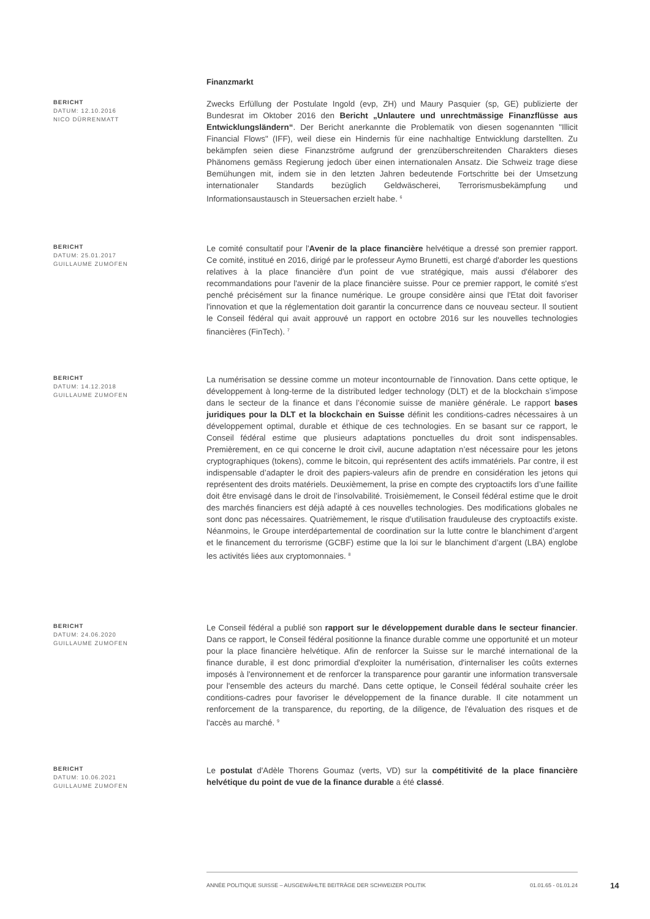Finanzmarkt
BERICHT
DATUM: 12.10.2016
NICO DÜRRENMATT
Zwecks Erfüllung der Postulate Ingold (evp, ZH) und Maury Pasquier (sp, GE) publizierte der Bundesrat im Oktober 2016 den Bericht „Unlautere und unrechtmässige Finanzflüsse aus Entwicklungsländern“. Der Bericht anerkannte die Problematik von diesen sogenannten "Illicit Financial Flows" (IFF), weil diese ein Hindernis für eine nachhaltige Entwicklung darstellten. Zu bekämpfen seien diese Finanzströme aufgrund der grenzüberschreitenden Charakters dieses Phänomens gemäss Regierung jedoch über einen internationalen Ansatz. Die Schweiz trage diese Bemühungen mit, indem sie in den letzten Jahren bedeutende Fortschritte bei der Umsetzung internationaler Standards bezüglich Geldwäscherei, Terrorismusbekämpfung und Informationsaustausch in Steuersachen erzielt habe. <sup>6</sup>
BERICHT
DATUM: 25.01.2017
GUILLAUME ZUMOFEN
Le comité consultatif pour l'Avenir de la place financière helvétique a dressé son premier rapport. Ce comité, institué en 2016, dirigé par le professeur Aymo Brunetti, est chargé d'aborder les questions relatives à la place financière d'un point de vue stratégique, mais aussi d'élaborer des recommandations pour l'avenir de la place financière suisse. Pour ce premier rapport, le comité s'est penché précisément sur la finance numérique. Le groupe considère ainsi que l'Etat doit favoriser l'innovation et que la réglementation doit garantir la concurrence dans ce nouveau secteur. Il soutient le Conseil fédéral qui avait approuvé un rapport en octobre 2016 sur les nouvelles technologies financières (FinTech). <sup>7</sup>
BERICHT
DATUM: 14.12.2018
GUILLAUME ZUMOFEN
La numérisation se dessine comme un moteur incontournable de l’innovation. Dans cette optique, le développement à long-terme de la distributed ledger technology (DLT) et de la blockchain s’impose dans le secteur de la finance et dans l’économie suisse de manière générale. Le rapport bases juridiques pour la DLT et la blockchain en Suisse définit les conditions-cadres nécessaires à un développement optimal, durable et éthique de ces technologies. En se basant sur ce rapport, le Conseil fédéral estime que plusieurs adaptations ponctuelles du droit sont indispensables. Premièrement, en ce qui concerne le droit civil, aucune adaptation n’est nécessaire pour les jetons cryptographiques (tokens), comme le bitcoin, qui représentent des actifs immatériels. Par contre, il est indispensable d’adapter le droit des papiers-valeurs afin de prendre en considération les jetons qui représentent des droits matériels. Deuxièmement, la prise en compte des cryptoactifs lors d’une faillite doit être envisagé dans le droit de l’insolvabilité. Troisièmement, le Conseil fédéral estime que le droit des marchés financiers est déjà adapté à ces nouvelles technologies. Des modifications globales ne sont donc pas nécessaires. Quatrièmement, le risque d’utilisation frauduleuse des cryptoactifs existe. Néanmoins, le Groupe interdépartemental de coordination sur la lutte contre le blanchiment d’argent et le financement du terrorisme (GCBF) estime que la loi sur le blanchiment d’argent (LBA) englobe les activités liées aux cryptomonnaies. <sup>8</sup>
BERICHT
DATUM: 24.06.2020
GUILLAUME ZUMOFEN
Le Conseil fédéral a publié son rapport sur le développement durable dans le secteur financier. Dans ce rapport, le Conseil fédéral positionne la finance durable comme une opportunité et un moteur pour la place financière helvétique. Afin de renforcer la Suisse sur le marché international de la finance durable, il est donc primordial d'exploiter la numérisation, d'internaliser les coûts externes imposés à l'environnement et de renforcer la transparence pour garantir une information transversale pour l'ensemble des acteurs du marché. Dans cette optique, le Conseil fédéral souhaite créer les conditions-cadres pour favoriser le développement de la finance durable. Il cite notamment un renforcement de la transparence, du reporting, de la diligence, de l'évaluation des risques et de l'accès au marché. <sup>9</sup>
BERICHT
DATUM: 10.06.2021
GUILLAUME ZUMOFEN
Le postulat d'Adèle Thorens Goumaz (verts, VD) sur la compétitivité de la place financière helvétique du point de vue de la finance durable a été classé.
ANNÉE POLITIQUE SUISSE – AUSGEWÄHLTE BEITRÄGE DER SCHWEIZER POLITIK 01.01.65 - 01.01.24
14